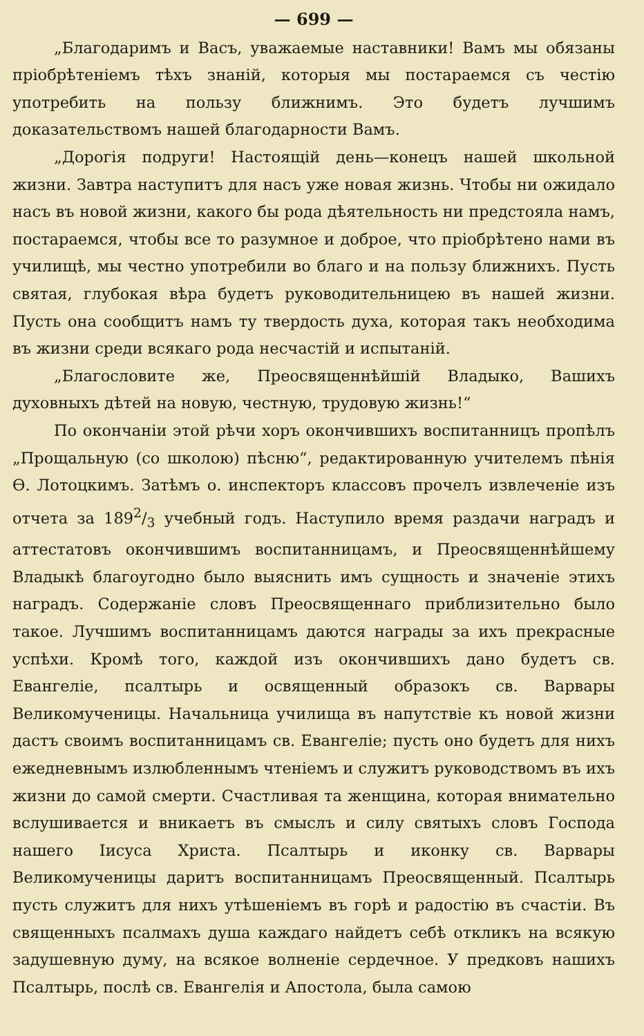— 699 —
„Благодаримъ и Васъ, уважаемые наставники! Вамъ мы обязаны пріобрѣтеніемъ тѣхъ знаній, которыя мы постараемся съ честію употребить на пользу ближнимъ. Это будетъ лучшимъ доказательствомъ нашей благодарности Вамъ.
„Дорогія подруги! Настоящій день—конецъ нашей школьной жизни. Завтра наступитъ для насъ уже новая жизнь. Чтобы ни ожидало насъ въ новой жизни, какого бы рода дѣятельность ни предстояла намъ, постараемся, чтобы все то разумное и доброе, что пріобрѣтено нами въ училищѣ, мы честно употребили во благо и на пользу ближнихъ. Пусть святая, глубокая вѣра будетъ руководительницею въ нашей жизни. Пусть она сообщитъ намъ ту твердость духа, которая такъ необходима въ жизни среди всякаго рода несчастій и испытаній.
„Благословите же, Преосвященнѣйшій Владыко, Вашихъ духовныхъ дѣтей на новую, честную, трудовую жизнь!“
По окончаніи этой рѣчи хоръ окончившихъ воспитанницъ пропѣлъ „Прощальную (со школою) пѣсню“, редактированную учителемъ пѣнія Ѳ. Лотоцкимъ. Затѣмъ о. инспекторъ классовъ прочелъ извлеченіе изъ отчета за 1892/3 учебный годъ. Наступило время раздачи наградъ и аттестатовъ окончившимъ воспитанницамъ, и Преосвященнѣйшему Владыкѣ благоугодно было выяснить имъ сущность и значеніе этихъ наградъ. Содержаніе словъ Преосвященнаго приблизительно было такое. Лучшимъ воспитанницамъ даются награды за ихъ прекрасные успѣхи. Кромѣ того, каждой изъ окончившихъ дано будетъ св. Евангеліе, псалтырь и освященный образокъ св. Варвары Великомученицы. Начальница училища въ напутствіе къ новой жизни дастъ своимъ воспитанницамъ св. Евангеліе; пусть оно будетъ для нихъ ежедневнымъ излюбленнымъ чтеніемъ и служитъ руководствомъ въ ихъ жизни до самой смерти. Счастливая та женщина, которая внимательно вслушивается и вникаетъ въ смыслъ и силу святыхъ словъ Господа нашего Іисуса Христа. Псалтырь и иконку св. Варвары Великомученицы даритъ воспитанницамъ Преосвященный. Псалтырь пусть служитъ для нихъ утѣшеніемъ въ горѣ и радостію въ счастіи. Въ священныхъ псалмахъ душа каждаго найдетъ себѣ откликъ на всякую задушевную думу, на всякое волненіе сердечное. У предковъ нашихъ Псалтырь, послѣ св. Евангелія и Апостола, была самою